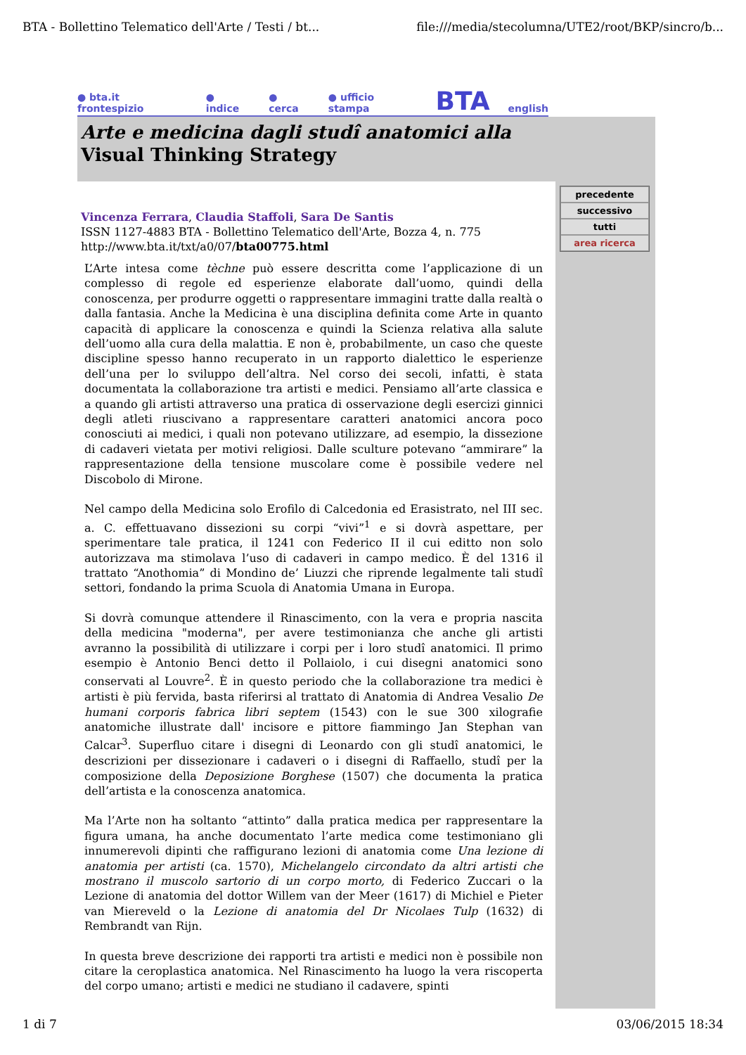BTA - Bollettino Telematico dell'Arte / Testi / bt... file:///media/stecolumna/UTE2/root/BKP/sincro/b...
● bta.it frontespizio ● indice ● cerca ● ufficio stampa BTA english
Arte e medicina dagli studî anatomici alla
Visual Thinking Strategy
Vincenza Ferrara, Claudia Staffoli, Sara De Santis
ISSN 1127-4883 BTA - Bollettino Telematico dell'Arte, Bozza 4, n. 775
http://www.bta.it/txt/a0/07/bta00775.html
L’Arte intesa come tèchne può essere descritta come l’applicazione di un complesso di regole ed esperienze elaborate dall’uomo, quindi della conoscenza, per produrre oggetti o rappresentare immagini tratte dalla realtà o dalla fantasia. Anche la Medicina è una disciplina definita come Arte in quanto capacità di applicare la conoscenza e quindi la Scienza relativa alla salute dell’uomo alla cura della malattia. E non è, probabilmente, un caso che queste discipline spesso hanno recuperato in un rapporto dialettico le esperienze dell’una per lo sviluppo dell’altra. Nel corso dei secoli, infatti, è stata documentata la collaborazione tra artisti e medici. Pensiamo all’arte classica e a quando gli artisti attraverso una pratica di osservazione degli esercizi ginnici degli atleti riuscivano a rappresentare caratteri anatomici ancora poco conosciuti ai medici, i quali non potevano utilizzare, ad esempio, la dissezione di cadaveri vietata per motivi religiosi. Dalle sculture potevano “ammirare” la rappresentazione della tensione muscolare come è possibile vedere nel Discobolo di Mirone.
Nel campo della Medicina solo Erofilo di Calcedonia ed Erasistrato, nel III sec. a. C. effettuavano dissezioni su corpi “vivi”<sup>1</sup> e si dovrà aspettare, per sperimentare tale pratica, il 1241 con Federico II il cui editto non solo autorizzava ma stimolava l’uso di cadaveri in campo medico. È del 1316 il trattato “Anothomia” di Mondino de’ Liuzzi che riprende legalmente tali studî settori, fondando la prima Scuola di Anatomia Umana in Europa.
Si dovrà comunque attendere il Rinascimento, con la vera e propria nascita della medicina "moderna", per avere testimonianza che anche gli artisti avranno la possibilità di utilizzare i corpi per i loro studî anatomici. Il primo esempio è Antonio Benci detto il Pollaiolo, i cui disegni anatomici sono conservati al Louvre<sup>2</sup>. È in questo periodo che la collaborazione tra medici è artisti è più fervida, basta riferirsi al trattato di Anatomia di Andrea Vesalio De humani corporis fabrica libri septem (1543) con le sue 300 xilografie anatomiche illustrate dall' incisore e pittore fiammingo Jan Stephan van Calcar<sup>3</sup>. Superfluo citare i disegni di Leonardo con gli studî anatomici, le descrizioni per dissezionare i cadaveri o i disegni di Raffaello, studî per la composizione della Deposizione Borghese (1507) che documenta la pratica dell’artista e la conoscenza anatomica.
Ma l’Arte non ha soltanto “attinto” dalla pratica medica per rappresentare la figura umana, ha anche documentato l’arte medica come testimoniano gli innumerevoli dipinti che raffigurano lezioni di anatomia come Una lezione di anatomia per artisti (ca. 1570), Michelangelo circondato da altri artisti che mostrano il muscolo sartorio di un corpo morto, di Federico Zuccari o la Lezione di anatomia del dottor Willem van der Meer (1617) di Michiel e Pieter van Miereveld o la Lezione di anatomia del Dr Nicolaes Tulp (1632) di Rembrandt van Rijn.
In questa breve descrizione dei rapporti tra artisti e medici non è possibile non citare la ceroplastica anatomica. Nel Rinascimento ha luogo la vera riscoperta del corpo umano; artisti e medici ne studiano il cadavere, spinti
precedente
successivo
tutti
area ricerca
1 di 7 03/06/2015 18:34